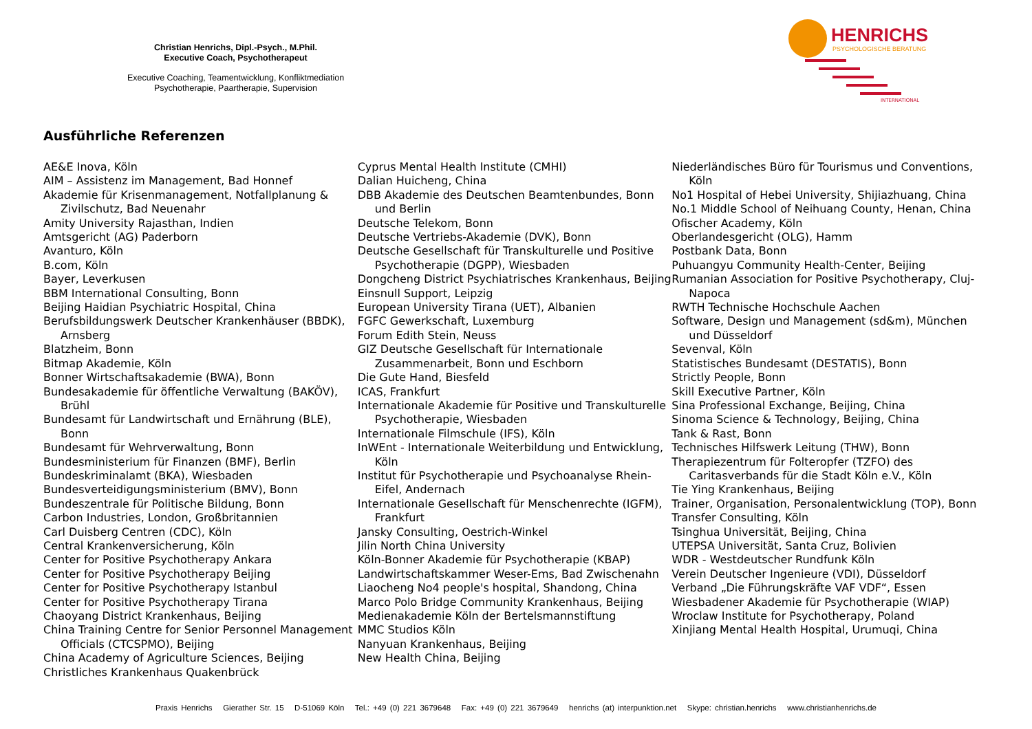Christian Henrichs, Dipl.-Psych., M.Phil.
Executive Coach, Psychotherapeut
Executive Coaching, Teamentwicklung, Konfliktmediation
Psychotherapie, Paartherapie, Supervision
HENRICHS
PSYCHOLOGISCHE BERATUNG
INTERNATIONAL
Ausführliche Referenzen
AE&E Inova, Köln
AIM – Assistenz im Management, Bad Honnef
Akademie für Krisenmanagement, Notfallplanung & Zivilschutz, Bad Neuenahr
Amity University Rajasthan, Indien
Amtsgericht (AG) Paderborn
Avanturo, Köln
B.com, Köln
Bayer, Leverkusen
BBM International Consulting, Bonn
Beijing Haidian Psychiatric Hospital, China
Berufsbildungswerk Deutscher Krankenhäuser (BBDK), Arnsberg
Blatzheim, Bonn
Bitmap Akademie, Köln
Bonner Wirtschaftsakademie (BWA), Bonn
Bundesakademie für öffentliche Verwaltung (BAKÖV), Brühl
Bundesamt für Landwirtschaft und Ernährung (BLE), Bonn
Bundesamt für Wehrverwaltung, Bonn
Bundesministerium für Finanzen (BMF), Berlin
Bundeskriminalamt (BKA), Wiesbaden
Bundesverteidigungsministerium (BMV), Bonn
Bundeszentrale für Politische Bildung, Bonn
Carbon Industries, London, Großbritannien
Carl Duisberg Centren (CDC), Köln
Central Krankenversicherung, Köln
Center for Positive Psychotherapy Ankara
Center for Positive Psychotherapy Beijing
Center for Positive Psychotherapy Istanbul
Center for Positive Psychotherapy Tirana
Chaoyang District Krankenhaus, Beijing
China Training Centre for Senior Personnel Management Officials (CTCSPMO), Beijing
China Academy of Agriculture Sciences, Beijing
Christliches Krankenhaus Quakenbrück
Cyprus Mental Health Institute (CMHI)
Dalian Huicheng, China
DBB Akademie des Deutschen Beamtenbundes, Bonn und Berlin
Deutsche Telekom, Bonn
Deutsche Vertriebs-Akademie (DVK), Bonn
Deutsche Gesellschaft für Transkulturelle und Positive Psychotherapie (DGPP), Wiesbaden
Dongcheng District Psychiatrisches Krankenhaus, Beijing
Einsnull Support, Leipzig
European University Tirana (UET), Albanien
FGFC Gewerkschaft, Luxemburg
Forum Edith Stein, Neuss
GIZ Deutsche Gesellschaft für Internationale Zusammenarbeit, Bonn und Eschborn
Die Gute Hand, Biesfeld
ICAS, Frankfurt
Internationale Akademie für Positive und Transkulturelle Psychotherapie, Wiesbaden
Internationale Filmschule (IFS), Köln
InWEnt - Internationale Weiterbildung und Entwicklung, Köln
Institut für Psychotherapie und Psychoanalyse Rhein-Eifel, Andernach
Internationale Gesellschaft für Menschenrechte (IGFM), Frankfurt
Jansky Consulting, Oestrich-Winkel
Jilin North China University
Köln-Bonner Akademie für Psychotherapie (KBAP)
Landwirtschaftskammer Weser-Ems, Bad Zwischenahn
Liaocheng No4 people's hospital, Shandong, China
Marco Polo Bridge Community Krankenhaus, Beijing
Medienakademie Köln der Bertelsmannstiftung
MMC Studios Köln
Nanyuan Krankenhaus, Beijing
New Health China, Beijing
Niederländisches Büro für Tourismus und Conventions, Köln
No1 Hospital of Hebei University, Shijiazhuang, China
No.1 Middle School of Neihuang County, Henan, China
Ofischer Academy, Köln
Oberlandesgericht (OLG), Hamm
Postbank Data, Bonn
Puhuangyu Community Health-Center, Beijing
Rumanian Association for Positive Psychotherapy, Cluj-Napoca
RWTH Technische Hochschule Aachen
Software, Design und Management (sd&m), München und Düsseldorf
Sevenval, Köln
Statistisches Bundesamt (DESTATIS), Bonn
Strictly People, Bonn
Skill Executive Partner, Köln
Sina Professional Exchange, Beijing, China
Sinoma Science & Technology, Beijing, China
Tank & Rast, Bonn
Technisches Hilfswerk Leitung (THW), Bonn
Therapiezentrum für Folteropfer (TZFO) des Caritasverbands für die Stadt Köln e.V., Köln
Tie Ying Krankenhaus, Beijing
Trainer, Organisation, Personalentwicklung (TOP), Bonn
Transfer Consulting, Köln
Tsinghua Universität, Beijing, China
UTEPSA Universität, Santa Cruz, Bolivien
WDR - Westdeutscher Rundfunk Köln
Verein Deutscher Ingenieure (VDI), Düsseldorf
Verband „Die Führungskräfte VAF VDF“, Essen
Wiesbadener Akademie für Psychotherapie (WIAP)
Wroclaw Institute for Psychotherapy, Poland
Xinjiang Mental Health Hospital, Urumuqi, China
Praxis Henrichs Gierather Str. 15 D-51069 Köln Tel.: +49 (0) 221 3679648 Fax: +49 (0) 221 3679649 henrichs (at) interpunktion.net Skype: christian.henrichs www.christianhenrichs.de